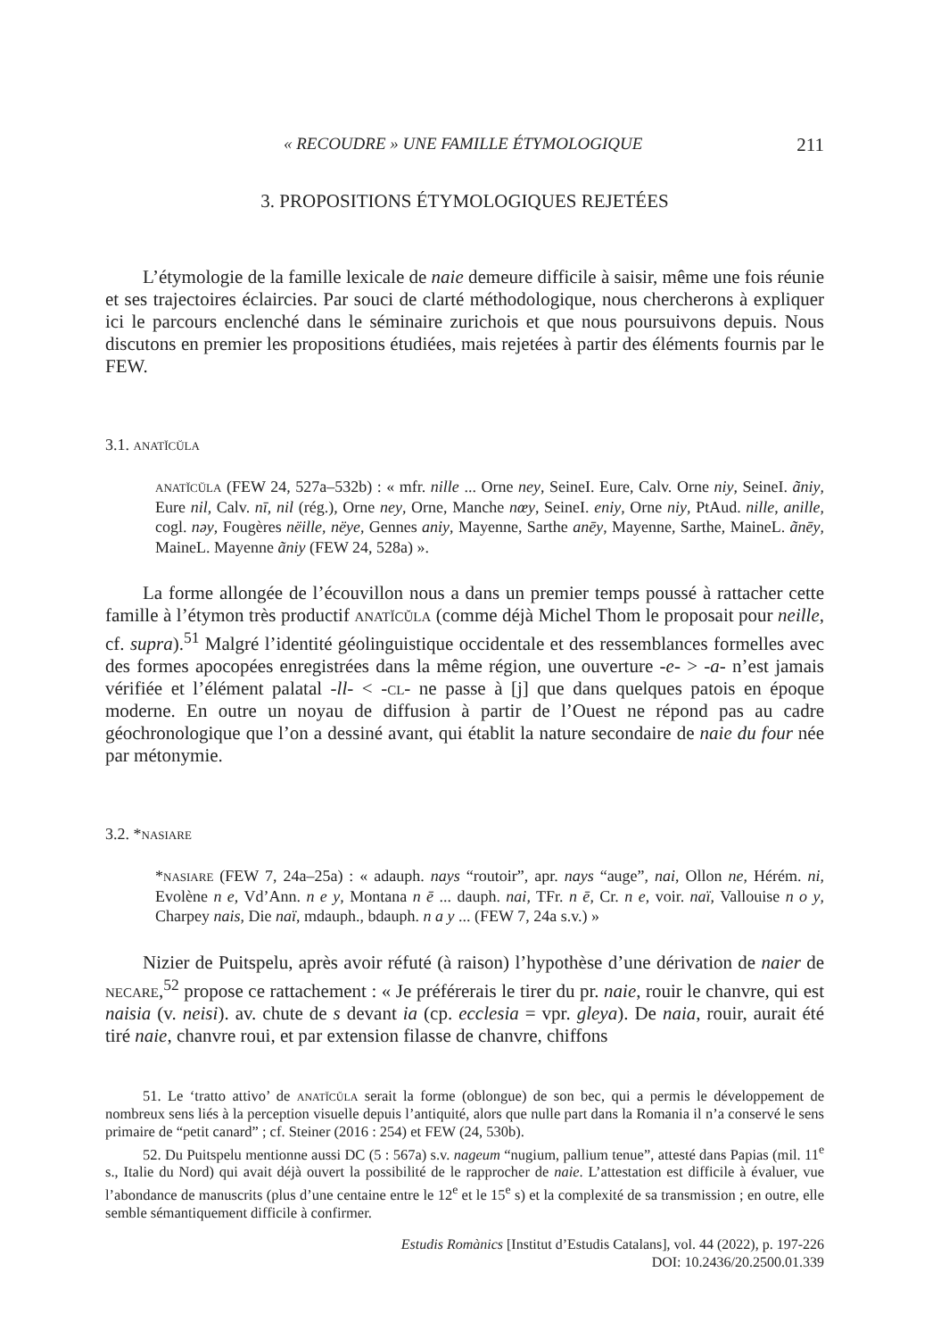« RECOUDRE » UNE FAMILLE ÉTYMOLOGIQUE 211
3. PROPOSITIONS ÉTYMOLOGIQUES REJETÉES
L’étymologie de la famille lexicale de naie demeure difficile à saisir, même une fois réunie et ses trajectoires éclaircies. Par souci de clarté méthodologique, nous chercherons à expliquer ici le parcours enclenché dans le séminaire zurichois et que nous poursuivons depuis. Nous discutons en premier les propositions étudiées, mais rejetées à partir des éléments fournis par le FEW.
3.1. anatĭcŭla
anatĭcŭla (FEW 24, 527a–532b) : « mfr. nille ... Orne ney, SeineI. Eure, Calv. Orne niy, SeineI. ãniy, Eure nil, Calv. nī, nil (rég.), Orne ney, Orne, Manche nœy, SeineI. eniy, Orne niy, PtAud. nille, anille, cogl. nəy, Fougères nëille, nëye, Gennes aniy, Mayenne, Sarthe anēy, Mayenne, Sarthe, MaineL. ãnēy, MaineL. Mayenne ãniy (FEW 24, 528a) ».
La forme allongée de l’écouvillon nous a dans un premier temps poussé à rattacher cette famille à l’étymon très productif anatĭcŭla (comme déjà Michel Thom le proposait pour neille, cf. supra).<sup>51</sup> Malgré l’identité géolinguistique occidentale et des ressemblances formelles avec des formes apocopées enregistrées dans la même région, une ouverture -e- > -a- n’est jamais vérifiée et l’élément palatal -ll- < -cl- ne passe à [j] que dans quelques patois en époque moderne. En outre un noyau de diffusion à partir de l’Ouest ne répond pas au cadre géochronologique que l’on a dessiné avant, qui établit la nature secondaire de naie du four née par métonymie.
3.2. *nasiare
*nasiare (FEW 7, 24a–25a) : « adauph. nays “routoir”, apr. nays “auge”, nai, Ollon ne, Hérém. ni, Evolène n e, Vd’Ann. n e y, Montana n ē ... dauph. nai, TFr. n ē, Cr. n e, voir. naï, Vallouise n o y, Charpey nais, Die naï, mdauph., bdauph. n a y ... (FEW 7, 24a s.v.) »
Nizier de Puitspelu, après avoir réfuté (à raison) l’hypothèse d’une dérivation de naier de necare,<sup>52</sup> propose ce rattachement : « Je préférerais le tirer du pr. naie, rouir le chanvre, qui est naisia (v. neisi). av. chute de s devant ia (cp. ecclesia = vpr. gleya). De naia, rouir, aurait été tiré naie, chanvre roui, et par extension filasse de chanvre, chiffons
51. Le ‘tratto attivo’ de anatĭcŭla serait la forme (oblongue) de son bec, qui a permis le développement de nombreux sens liés à la perception visuelle depuis l’antiquité, alors que nulle part dans la Romania il n’a conservé le sens primaire de “petit canard” ; cf. Steiner (2016 : 254) et FEW (24, 530b).
52. Du Puitspelu mentionne aussi DC (5 : 567a) s.v. nageum “nugium, pallium tenue”, attesté dans Papias (mil. 11<sup>e</sup> s., Italie du Nord) qui avait déjà ouvert la possibilité de le rapprocher de naie. L’attestation est difficile à évaluer, vue l’abondance de manuscrits (plus d’une centaine entre le 12<sup>e</sup> et le 15<sup>e</sup> s) et la complexité de sa transmission ; en outre, elle semble sémantiquement difficile à confirmer.
Estudis Romànics [Institut d’Estudis Catalans], vol. 44 (2022), p. 197-226
DOI: 10.2436/20.2500.01.339